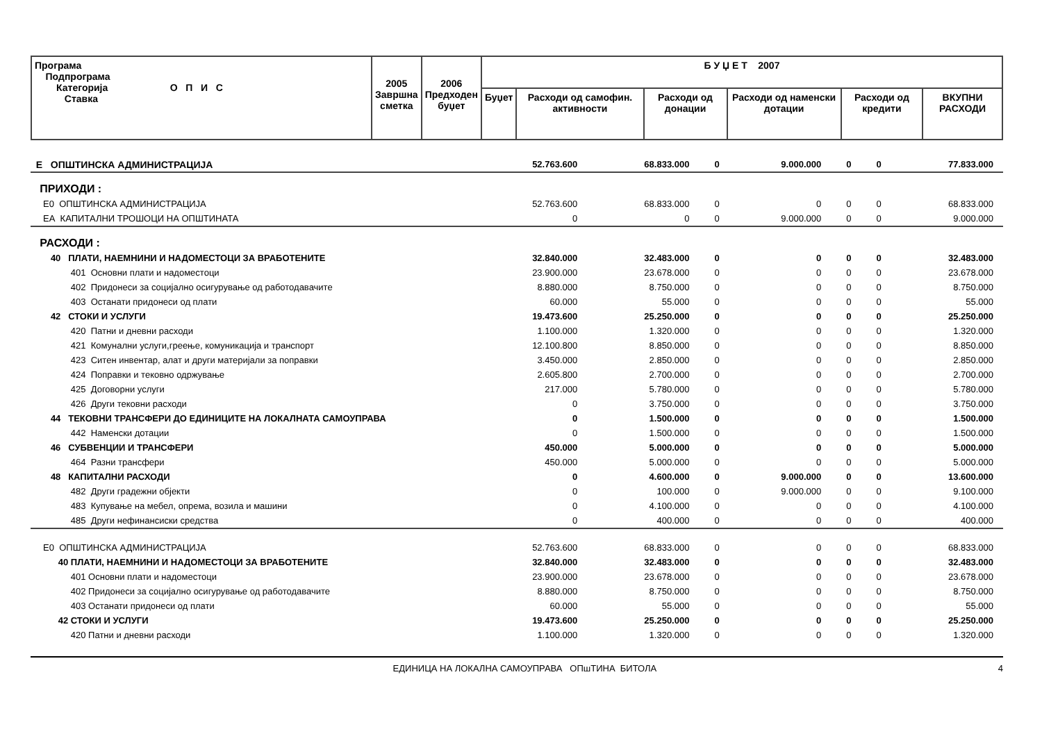| Програма Подпрограма Категорија О П И С Ставка | 2005 Завршна сметка | 2006 Предходен буџет | Б У Џ Е Т 2007 | | | | | |
| --- | --- | --- | --- | --- | --- | --- | --- | --- |
| | | | Буџет | Расходи од самофин. активности | Расходи од донации | Расходи од наменски дотации | Расходи од кредити | ВКУПНИ РАСХОДИ |
| Е ОПШТИНСКА АДМИНИСТРАЦИЈА | 52.763.600 | 68.833.000 | 0 | 9.000.000 | 0 | 0 | 77.833.000 |
| ПРИХОДИ : | | | | | | | |
| Е0 ОПШТИНСКА АДМИНИСТРАЦИЈА | 52.763.600 | 68.833.000 | 0 | 0 | 0 | 0 | 68.833.000 |
| ЕА КАПИТАЛНИ ТРОШОЦИ НА ОПШТИНАТА | 0 | 0 | 0 | 9.000.000 | 0 | 0 | 9.000.000 |
| РАСХОДИ : | | | | | | | |
| 40 ПЛАТИ, НАЕМНИНИ И НАДОМЕСТОЦИ ЗА ВРАБОТЕНИТЕ | 32.840.000 | 32.483.000 | 0 | 0 | 0 | 0 | 32.483.000 |
| 401 Основни плати и надоместоци | 23.900.000 | 23.678.000 | 0 | 0 | 0 | 0 | 23.678.000 |
| 402 Придонеси за социјално осигурување од работодавачите | 8.880.000 | 8.750.000 | 0 | 0 | 0 | 0 | 8.750.000 |
| 403 Останати придонеси од плати | 60.000 | 55.000 | 0 | 0 | 0 | 0 | 55.000 |
| 42 СТОКИ И УСЛУГИ | 19.473.600 | 25.250.000 | 0 | 0 | 0 | 0 | 25.250.000 |
| 420 Патни и дневни расходи | 1.100.000 | 1.320.000 | 0 | 0 | 0 | 0 | 1.320.000 |
| 421 Комунални услуги,греење, комуникација и транспорт | 12.100.800 | 8.850.000 | 0 | 0 | 0 | 0 | 8.850.000 |
| 423 Ситен инвентар, алат и други материјали за поправки | 3.450.000 | 2.850.000 | 0 | 0 | 0 | 0 | 2.850.000 |
| 424 Поправки и тековно одржување | 2.605.800 | 2.700.000 | 0 | 0 | 0 | 0 | 2.700.000 |
| 425 Договорни услуги | 217.000 | 5.780.000 | 0 | 0 | 0 | 0 | 5.780.000 |
| 426 Други тековни расходи | 0 | 3.750.000 | 0 | 0 | 0 | 0 | 3.750.000 |
| 44 ТЕКОВНИ ТРАНСФЕРИ ДО ЕДИНИЦИТЕ НА ЛОКАЛНАТА САМОУПРАВА | 0 | 1.500.000 | 0 | 0 | 0 | 0 | 1.500.000 |
| 442 Наменски дотации | 0 | 1.500.000 | 0 | 0 | 0 | 0 | 1.500.000 |
| 46 СУБВЕНЦИИ И ТРАНСФЕРИ | 450.000 | 5.000.000 | 0 | 0 | 0 | 0 | 5.000.000 |
| 464 Разни трансфери | 450.000 | 5.000.000 | 0 | 0 | 0 | 0 | 5.000.000 |
| 48 КАПИТАЛНИ РАСХОДИ | 0 | 4.600.000 | 0 | 9.000.000 | 0 | 0 | 13.600.000 |
| 482 Други градежни објекти | 0 | 100.000 | 0 | 9.000.000 | 0 | 0 | 9.100.000 |
| 483 Купување на мебел, опрема, возила и машини | 0 | 4.100.000 | 0 | 0 | 0 | 0 | 4.100.000 |
| 485 Други нефинансиски средства | 0 | 400.000 | 0 | 0 | 0 | 0 | 400.000 |
| Е0 ОПШТИНСКА АДМИНИСТРАЦИЈА | 52.763.600 | 68.833.000 | 0 | 0 | 0 | 0 | 68.833.000 |
| 40 ПЛАТИ, НАЕМНИНИ И НАДОМЕСТОЦИ ЗА ВРАБОТЕНИТЕ | 32.840.000 | 32.483.000 | 0 | 0 | 0 | 0 | 32.483.000 |
| 401 Основни плати и надоместоци | 23.900.000 | 23.678.000 | 0 | 0 | 0 | 0 | 23.678.000 |
| 402 Придонеси за социјално осигурување од работодавачите | 8.880.000 | 8.750.000 | 0 | 0 | 0 | 0 | 8.750.000 |
| 403 Останати придонеси од плати | 60.000 | 55.000 | 0 | 0 | 0 | 0 | 55.000 |
| 42 СТОКИ И УСЛУГИ | 19.473.600 | 25.250.000 | 0 | 0 | 0 | 0 | 25.250.000 |
| 420 Патни и дневни расходи | 1.100.000 | 1.320.000 | 0 | 0 | 0 | 0 | 1.320.000 |
ЕДИНИЦА НА ЛОКАЛНА САМОУПРАВА ОПшТИНА БИТОЛА 4